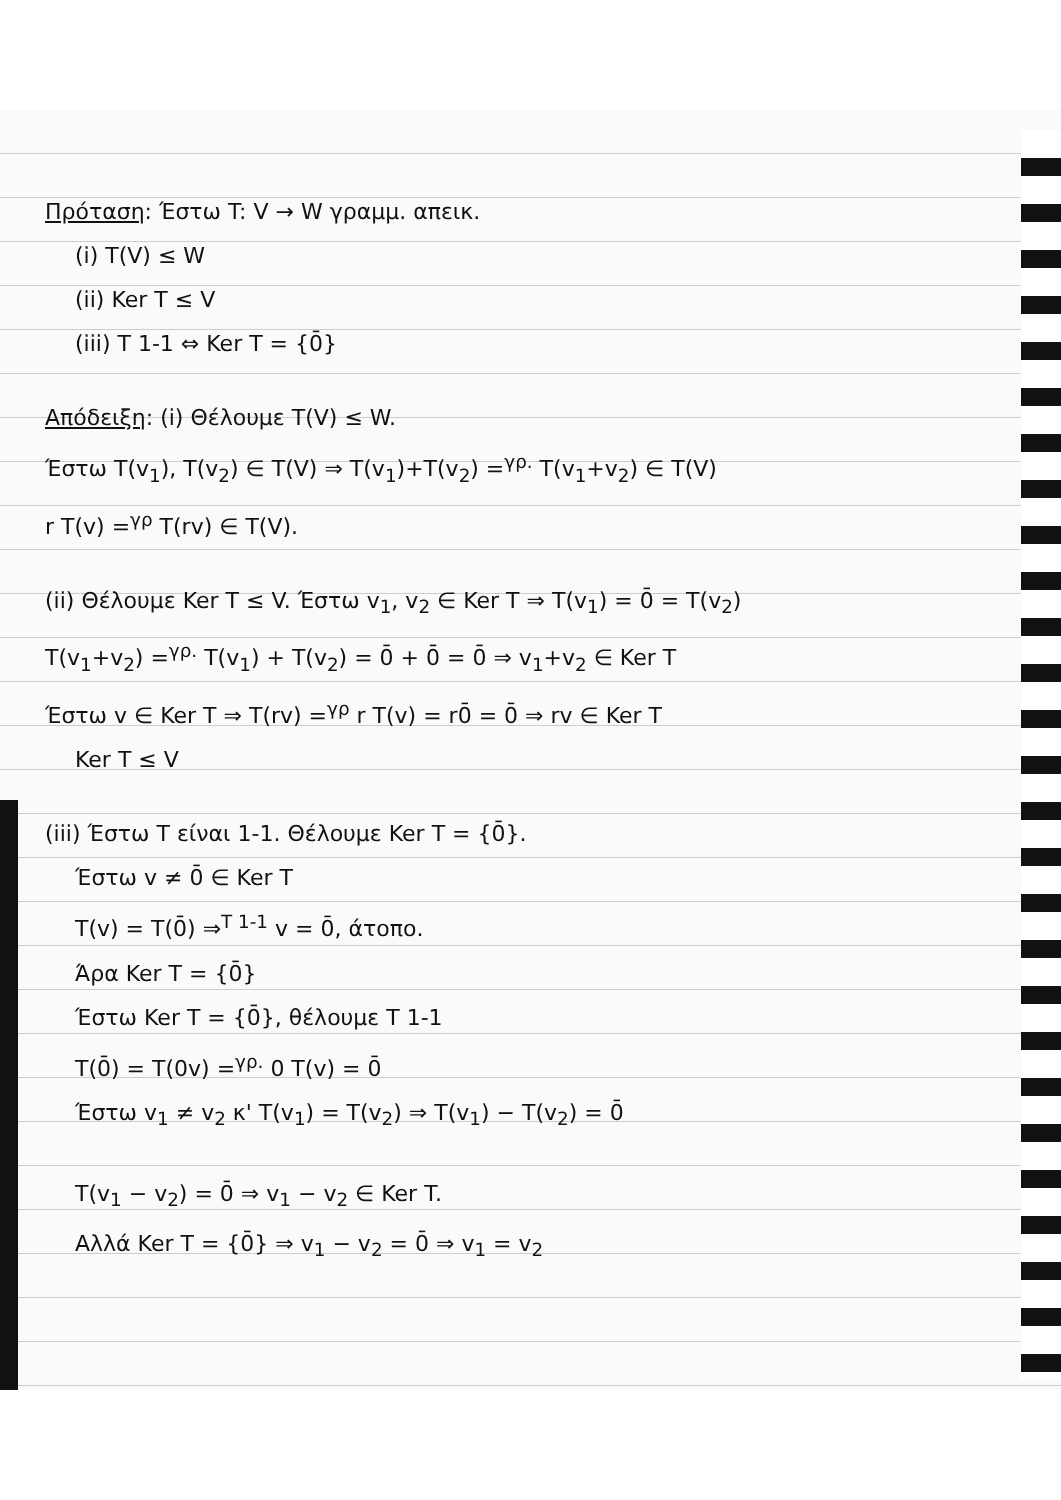Πρόταση: Έστω T: V → W γραμμ. απεικ.
(i) T(V) ≤ W
(ii) Ker T ≤ V
(iii) T 1-1 ⇔ Ker T = {0̄}
Απόδειξη: (i) Θέλουμε T(V) ≤ W.
Έστω T(v<sub>1</sub>), T(v<sub>2</sub>) ∈ T(V) ⇒ T(v<sub>1</sub>)+T(v<sub>2</sub>) =<sup>γρ.</sup> T(v<sub>1</sub>+v<sub>2</sub>) ∈ T(V)
r T(v) =<sup>γρ</sup> T(rv) ∈ T(V).
(ii) Θέλουμε Ker T ≤ V. Έστω v<sub>1</sub>, v<sub>2</sub> ∈ Ker T ⇒ T(v<sub>1</sub>) = 0̄ = T(v<sub>2</sub>)
T(v<sub>1</sub>+v<sub>2</sub>) =<sup>γρ.</sup> T(v<sub>1</sub>) + T(v<sub>2</sub>) = 0̄ + 0̄ = 0̄ ⇒ v<sub>1</sub>+v<sub>2</sub> ∈ Ker T
Έστω v ∈ Ker T ⇒ T(rv) =<sup>γρ</sup> r T(v) = r0̄ = 0̄ ⇒ rv ∈ Ker T
Ker T ≤ V
(iii) Έστω T είναι 1-1. Θέλουμε Ker T = {0̄}.
Έστω v ≠ 0̄ ∈ Ker T
T(v) = T(0̄) ⇒<sup>T 1-1</sup> v = 0̄, άτοπο.
Άρα Ker T = {0̄}
Έστω Ker T = {0̄}, θέλουμε T 1-1
T(0̄) = T(0v) =<sup>γρ.</sup> 0 T(v) = 0̄
Έστω v<sub>1</sub> ≠ v<sub>2</sub> κ' T(v<sub>1</sub>) = T(v<sub>2</sub>) ⇒ T(v<sub>1</sub>) − T(v<sub>2</sub>) = 0̄
T(v<sub>1</sub> − v<sub>2</sub>) = 0̄ ⇒ v<sub>1</sub> − v<sub>2</sub> ∈ Ker T.
Αλλά Ker T = {0̄} ⇒ v<sub>1</sub> − v<sub>2</sub> = 0̄ ⇒ v<sub>1</sub> = v<sub>2</sub>